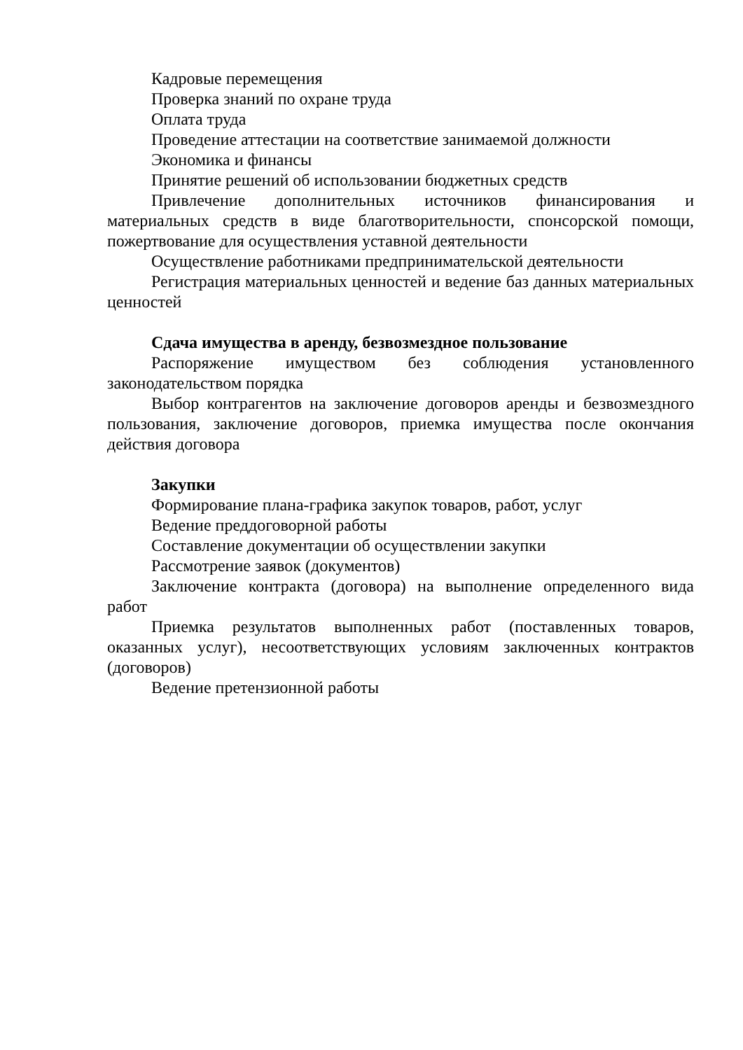Кадровые перемещения
Проверка знаний по охране труда
Оплата труда
Проведение аттестации на соответствие занимаемой должности
Экономика и финансы
Принятие решений об использовании бюджетных средств
Привлечение дополнительных источников финансирования и материальных средств в виде благотворительности, спонсорской помощи, пожертвование для осуществления уставной деятельности
Осуществление работниками предпринимательской деятельности
Регистрация материальных ценностей и ведение баз данных материальных ценностей
Сдача имущества в аренду, безвозмездное пользование
Распоряжение имуществом без соблюдения установленного законодательством порядка
Выбор контрагентов на заключение договоров аренды и безвозмездного пользования, заключение договоров, приемка имущества после окончания действия договора
Закупки
Формирование плана-графика закупок товаров, работ, услуг
Ведение преддоговорной работы
Составление документации об осуществлении закупки
Рассмотрение заявок (документов)
Заключение контракта (договора) на выполнение определенного вида работ
Приемка результатов выполненных работ (поставленных товаров, оказанных услуг), несоответствующих условиям заключенных контрактов (договоров)
Ведение претензионной работы